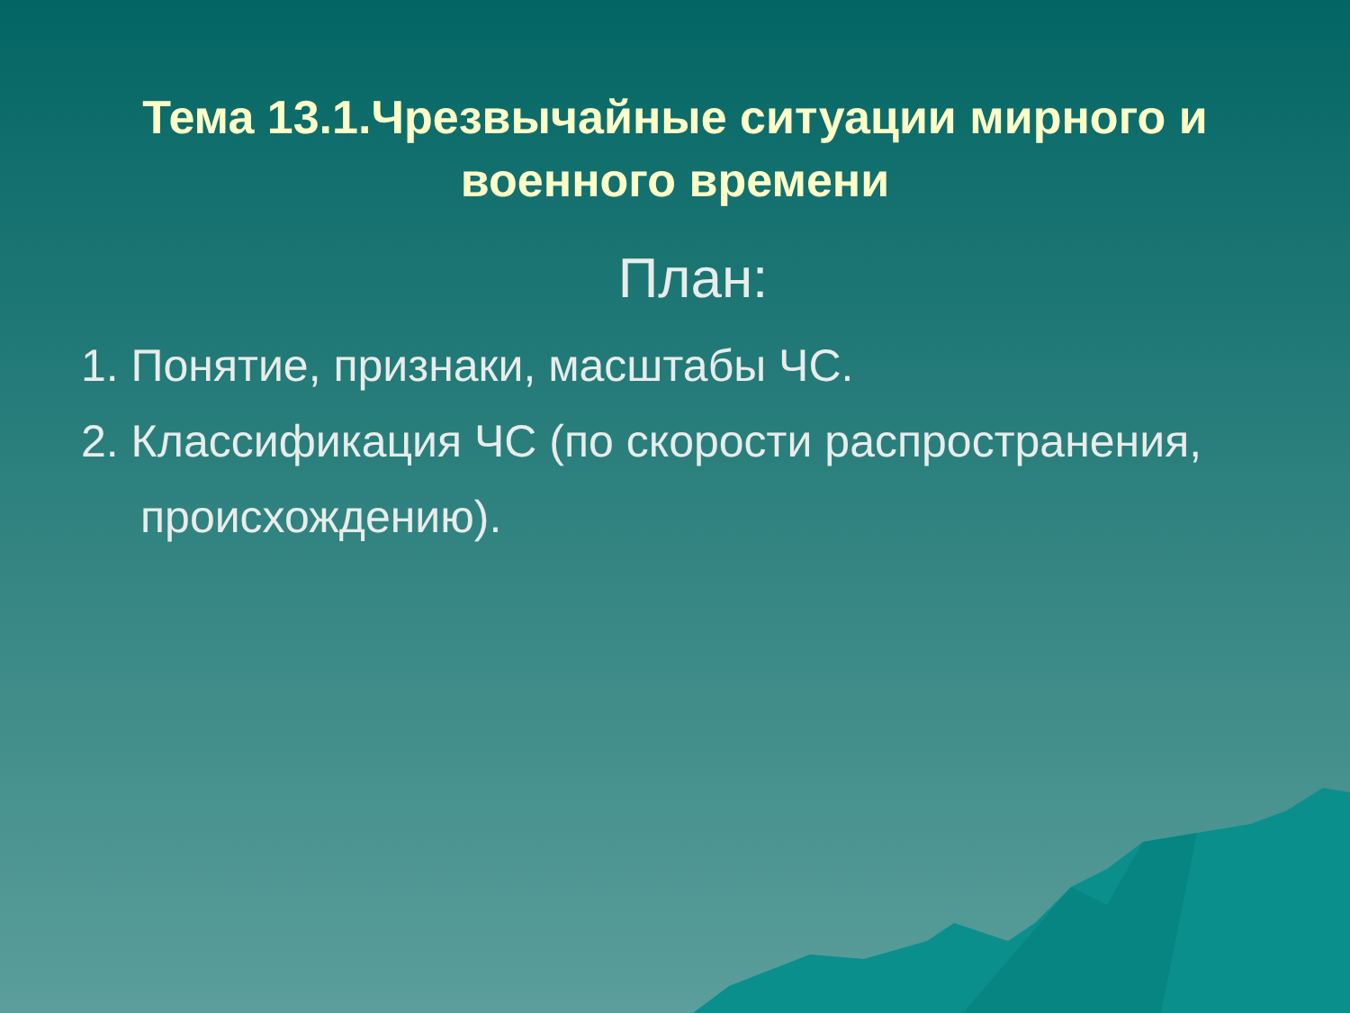Тема 13.1.Чрезвычайные ситуации мирного и военного времени
План:
1. Понятие, признаки, масштабы ЧС.
2. Классификация ЧС (по скорости распространения, происхождению).